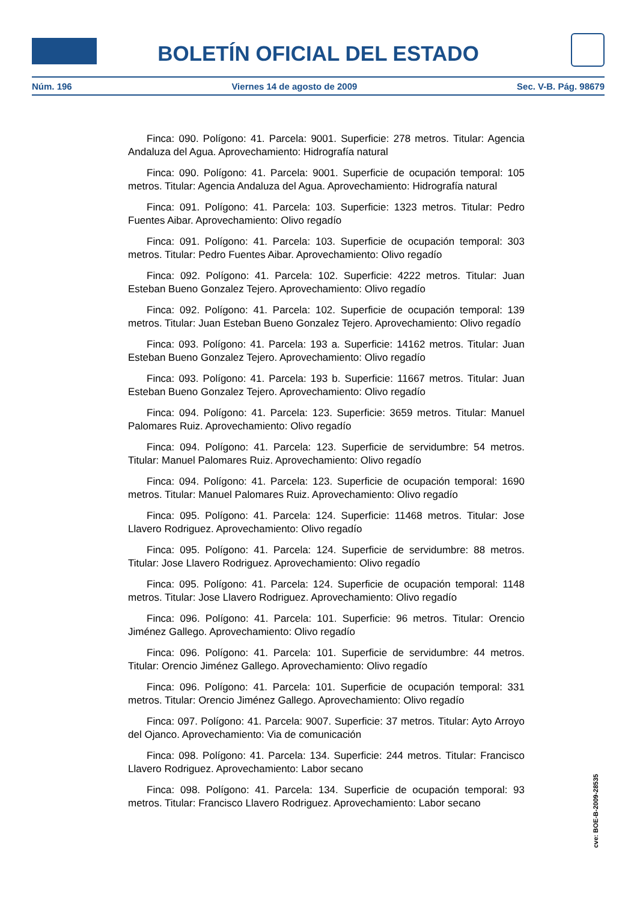BOLETÍN OFICIAL DEL ESTADO
Núm. 196 Viernes 14 de agosto de 2009 Sec. V-B. Pág. 98679
Finca: 090. Polígono: 41. Parcela: 9001. Superficie: 278 metros. Titular: Agencia Andaluza del Agua. Aprovechamiento: Hidrografía natural
Finca: 090. Polígono: 41. Parcela: 9001. Superficie de ocupación temporal: 105 metros. Titular: Agencia Andaluza del Agua. Aprovechamiento: Hidrografía natural
Finca: 091. Polígono: 41. Parcela: 103. Superficie: 1323 metros. Titular: Pedro Fuentes Aibar. Aprovechamiento: Olivo regadío
Finca: 091. Polígono: 41. Parcela: 103. Superficie de ocupación temporal: 303 metros. Titular: Pedro Fuentes Aibar. Aprovechamiento: Olivo regadío
Finca: 092. Polígono: 41. Parcela: 102. Superficie: 4222 metros. Titular: Juan Esteban Bueno Gonzalez Tejero. Aprovechamiento: Olivo regadío
Finca: 092. Polígono: 41. Parcela: 102. Superficie de ocupación temporal: 139 metros. Titular: Juan Esteban Bueno Gonzalez Tejero. Aprovechamiento: Olivo regadío
Finca: 093. Polígono: 41. Parcela: 193 a. Superficie: 14162 metros. Titular: Juan Esteban Bueno Gonzalez Tejero. Aprovechamiento: Olivo regadío
Finca: 093. Polígono: 41. Parcela: 193 b. Superficie: 11667 metros. Titular: Juan Esteban Bueno Gonzalez Tejero. Aprovechamiento: Olivo regadío
Finca: 094. Polígono: 41. Parcela: 123. Superficie: 3659 metros. Titular: Manuel Palomares Ruiz. Aprovechamiento: Olivo regadío
Finca: 094. Polígono: 41. Parcela: 123. Superficie de servidumbre: 54 metros. Titular: Manuel Palomares Ruiz. Aprovechamiento: Olivo regadío
Finca: 094. Polígono: 41. Parcela: 123. Superficie de ocupación temporal: 1690 metros. Titular: Manuel Palomares Ruiz. Aprovechamiento: Olivo regadío
Finca: 095. Polígono: 41. Parcela: 124. Superficie: 11468 metros. Titular: Jose Llavero Rodriguez. Aprovechamiento: Olivo regadío
Finca: 095. Polígono: 41. Parcela: 124. Superficie de servidumbre: 88 metros. Titular: Jose Llavero Rodriguez. Aprovechamiento: Olivo regadío
Finca: 095. Polígono: 41. Parcela: 124. Superficie de ocupación temporal: 1148 metros. Titular: Jose Llavero Rodriguez. Aprovechamiento: Olivo regadío
Finca: 096. Polígono: 41. Parcela: 101. Superficie: 96 metros. Titular: Orencio Jiménez Gallego. Aprovechamiento: Olivo regadío
Finca: 096. Polígono: 41. Parcela: 101. Superficie de servidumbre: 44 metros. Titular: Orencio Jiménez Gallego. Aprovechamiento: Olivo regadío
Finca: 096. Polígono: 41. Parcela: 101. Superficie de ocupación temporal: 331 metros. Titular: Orencio Jiménez Gallego. Aprovechamiento: Olivo regadío
Finca: 097. Polígono: 41. Parcela: 9007. Superficie: 37 metros. Titular: Ayto Arroyo del Ojanco. Aprovechamiento: Via de comunicación
Finca: 098. Polígono: 41. Parcela: 134. Superficie: 244 metros. Titular: Francisco Llavero Rodriguez. Aprovechamiento: Labor secano
Finca: 098. Polígono: 41. Parcela: 134. Superficie de ocupación temporal: 93 metros. Titular: Francisco Llavero Rodriguez. Aprovechamiento: Labor secano
cve: BOE-B-2009-28535